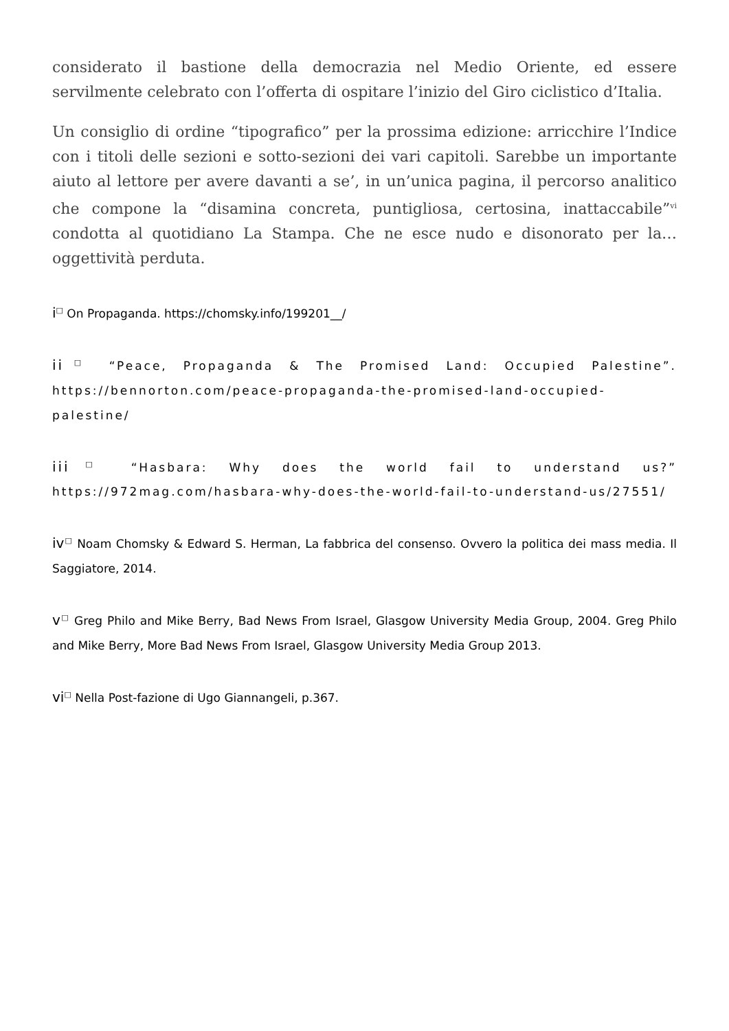considerato il bastione della democrazia nel Medio Oriente, ed essere servilmente celebrato con l’offerta di ospitare l’inizio del Giro ciclistico d’Italia.
Un consiglio di ordine “tipografico” per la prossima edizione: arricchire l’Indice con i titoli delle sezioni e sotto-sezioni dei vari capitoli. Sarebbe un importante aiuto al lettore per avere davanti a se’, in un’unica pagina, il percorso analitico che compone la “disamina concreta, puntigliosa, certosina, inattaccabile”<sup>vi</sup> condotta al quotidiano La Stampa. Che ne esce nudo e disonorato per la… oggettività perduta.
i<sup>□</sup> On Propaganda. https://chomsky.info/199201__/
ii<sup>□</sup> “Peace, Propaganda & The Promised Land: Occupied Palestine”. https://bennorton.com/peace-propaganda-the-promised-land-occupied-palestine/
iii<sup>□</sup> “Hasbara: Why does the world fail to understand us?” https://972mag.com/hasbara-why-does-the-world-fail-to-understand-us/27551/
iv<sup>□</sup> Noam Chomsky & Edward S. Herman, La fabbrica del consenso. Ovvero la politica dei mass media. Il Saggiatore, 2014.
v<sup>□</sup> Greg Philo and Mike Berry, Bad News From Israel, Glasgow University Media Group, 2004. Greg Philo and Mike Berry, More Bad News From Israel, Glasgow University Media Group 2013.
vi<sup>□</sup> Nella Post-fazione di Ugo Giannangeli, p.367.